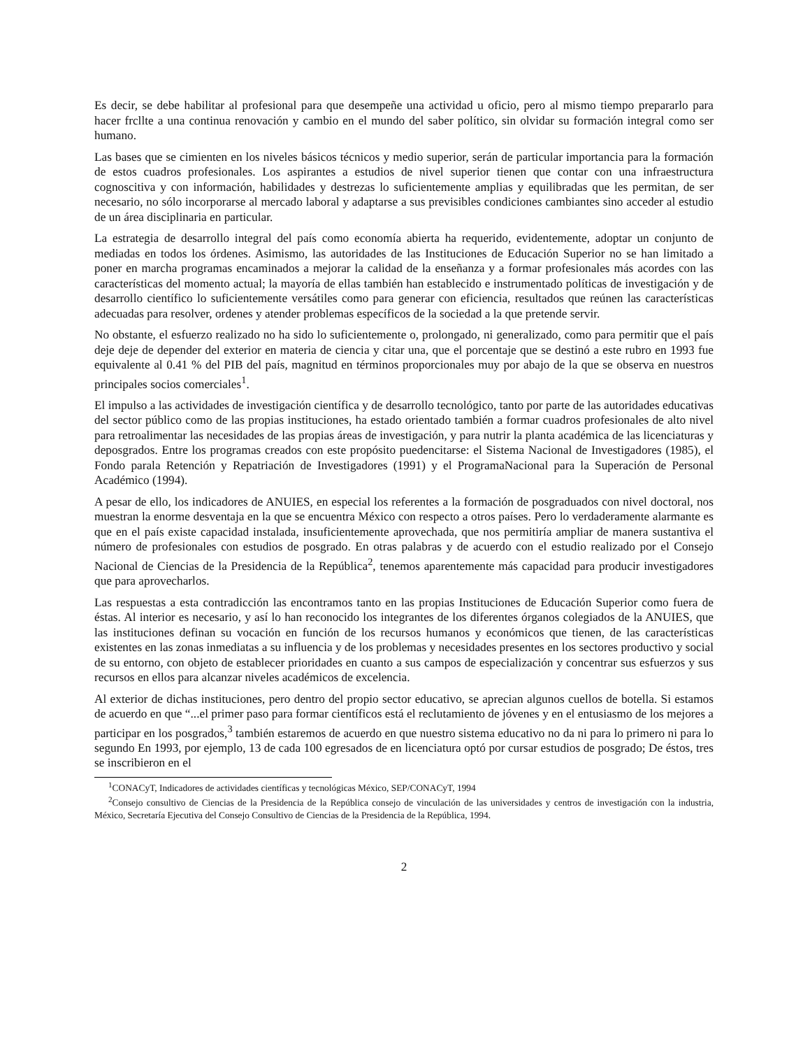Es decir, se debe habilitar al profesional para que desempeñe una actividad u oficio, pero al mismo tiempo prepararlo para hacer frcllte a una continua renovación y cambio en el mundo del saber político, sin olvidar su formación integral como ser humano.
Las bases que se cimienten en los niveles básicos técnicos y medio superior, serán de particular importancia para la formación de estos cuadros profesionales. Los aspirantes a estudios de nivel superior tienen que contar con una infraestructura cognoscitiva y con información, habilidades y destrezas lo suficientemente amplias y equilibradas que les permitan, de ser necesario, no sólo incorporarse al mercado laboral y adaptarse a sus previsibles condiciones cambiantes sino acceder al estudio de un área disciplinaria en particular.
La estrategia de desarrollo integral del país como economía abierta ha requerido, evidentemente, adoptar un conjunto de mediadas en todos los órdenes. Asimismo, las autoridades de las Instituciones de Educación Superior no se han limitado a poner en marcha programas encaminados a mejorar la calidad de la enseñanza y a formar profesionales más acordes con las características del momento actual; la mayoría de ellas también han establecido e instrumentado políticas de investigación y de desarrollo científico lo suficientemente versátiles como para generar con eficiencia, resultados que reúnen las características adecuadas para resolver, ordenes y atender problemas específicos de la sociedad a la que pretende servir.
No obstante, el esfuerzo realizado no ha sido lo suficientemente o, prolongado, ni generalizado, como para permitir que el país deje deje de depender del exterior en materia de ciencia y citar una, que el porcentaje que se destinó a este rubro en 1993 fue equivalente al 0.41 % del PIB del país, magnitud en términos proporcionales muy por abajo de la que se observa en nuestros principales socios comerciales<sup>1</sup>.
El impulso a las actividades de investigación científica y de desarrollo tecnológico, tanto por parte de las autoridades educativas del sector público como de las propias instituciones, ha estado orientado también a formar cuadros profesionales de alto nivel para retroalimentar las necesidades de las propias áreas de investigación, y para nutrir la planta académica de las licenciaturas y deposgrados. Entre los programas creados con este propósito puedencitarse: el Sistema Nacional de Investigadores (1985), el Fondo parala Retención y Repatriación de Investigadores (1991) y el ProgramaNacional para la Superación de Personal Académico (1994).
A pesar de ello, los indicadores de ANUIES, en especial los referentes a la formación de posgraduados con nivel doctoral, nos muestran la enorme desventaja en la que se encuentra México con respecto a otros países. Pero lo verdaderamente alarmante es que en el país existe capacidad instalada, insuficientemente aprovechada, que nos permitiría ampliar de manera sustantiva el número de profesionales con estudios de posgrado. En otras palabras y de acuerdo con el estudio realizado por el Consejo Nacional de Ciencias de la Presidencia de la República<sup>2</sup>, tenemos aparentemente más capacidad para producir investigadores que para aprovecharlos.
Las respuestas a esta contradicción las encontramos tanto en las propias Instituciones de Educación Superior como fuera de éstas. Al interior es necesario, y así lo han reconocido los integrantes de los diferentes órganos colegiados de la ANUIES, que las instituciones definan su vocación en función de los recursos humanos y económicos que tienen, de las características existentes en las zonas inmediatas a su influencia y de los problemas y necesidades presentes en los sectores productivo y social de su entorno, con objeto de establecer prioridades en cuanto a sus campos de especialización y concentrar sus esfuerzos y sus recursos en ellos para alcanzar niveles académicos de excelencia.
Al exterior de dichas instituciones, pero dentro del propio sector educativo, se aprecian algunos cuellos de botella. Si estamos de acuerdo en que “...el primer paso para formar científicos está el reclutamiento de jóvenes y en el entusiasmo de los mejores a participar en los posgrados,<sup>3</sup> también estaremos de acuerdo en que nuestro sistema educativo no da ni para lo primero ni para lo segundo En 1993, por ejemplo, 13 de cada 100 egresados de en licenciatura optó por cursar estudios de posgrado; De éstos, tres se inscribieron en el
<sup>1</sup> CONACyT, Indicadores de actividades científicas y tecnológicas México, SEP/CONACyT, 1994
<sup>2</sup> Consejo consultivo de Ciencias de la Presidencia de la República consejo de vinculación de las universidades y centros de investigación con la industria, México, Secretaría Ejecutiva del Consejo Consultivo de Ciencias de la Presidencia de la República, 1994.
2